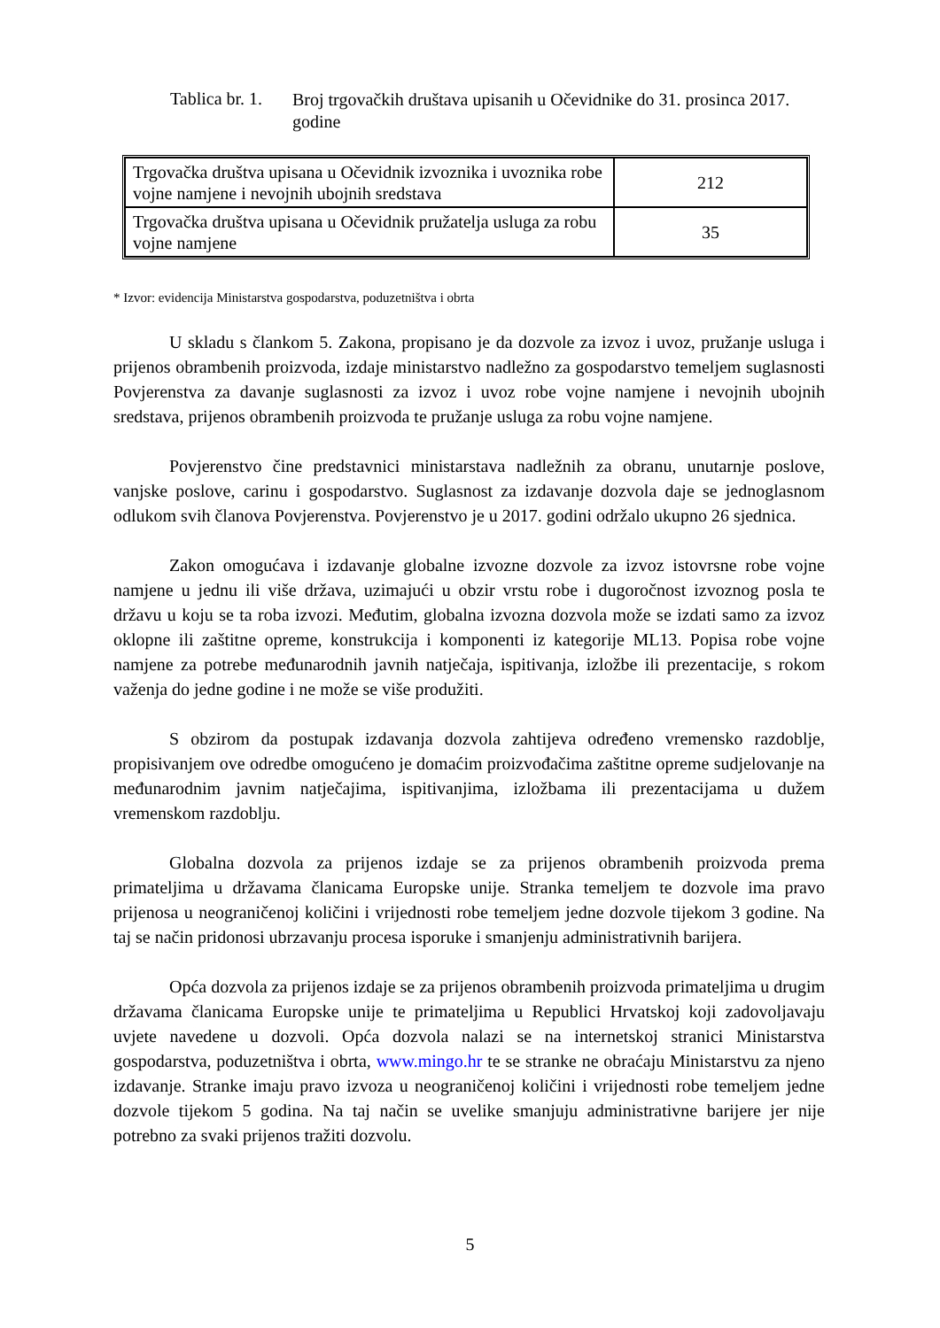Tablica br. 1.
Broj trgovačkih društava upisanih u Očevidnike do 31. prosinca 2017. godine
| Trgovačka društva upisana u Očevidnik izvoznika i uvoznika robe vojne namjene i nevojnih ubojnih sredstava | 212 |
| Trgovačka društva upisana u Očevidnik pružatelja usluga za robu vojne namjene | 35 |
* Izvor: evidencija Ministarstva gospodarstva, poduzetništva i obrta
U skladu s člankom 5. Zakona, propisano je da dozvole za izvoz i uvoz, pružanje usluga i prijenos obrambenih proizvoda, izdaje ministarstvo nadležno za gospodarstvo temeljem suglasnosti Povjerenstva za davanje suglasnosti za izvoz i uvoz robe vojne namjene i nevojnih ubojnih sredstava, prijenos obrambenih proizvoda te pružanje usluga za robu vojne namjene.
Povjerenstvo čine predstavnici ministarstava nadležnih za obranu, unutarnje poslove, vanjske poslove, carinu i gospodarstvo. Suglasnost za izdavanje dozvola daje se jednoglasnom odlukom svih članova Povjerenstva. Povjerenstvo je u 2017. godini održalo ukupno 26 sjednica.
Zakon omogućava i izdavanje globalne izvozne dozvole za izvoz istovrsne robe vojne namjene u jednu ili više država, uzimajući u obzir vrstu robe i dugoročnost izvoznog posla te državu u koju se ta roba izvozi. Međutim, globalna izvozna dozvola može se izdati samo za izvoz oklopne ili zaštitne opreme, konstrukcija i komponenti iz kategorije ML13. Popisa robe vojne namjene za potrebe međunarodnih javnih natječaja, ispitivanja, izložbe ili prezentacije, s rokom važenja do jedne godine i ne može se više produžiti.
S obzirom da postupak izdavanja dozvola zahtijeva određeno vremensko razdoblje, propisivanjem ove odredbe omogućeno je domaćim proizvođačima zaštitne opreme sudjelovanje na međunarodnim javnim natječajima, ispitivanjima, izložbama ili prezentacijama u dužem vremenskom razdoblju.
Globalna dozvola za prijenos izdaje se za prijenos obrambenih proizvoda prema primateljima u državama članicama Europske unije. Stranka temeljem te dozvole ima pravo prijenosa u neograničenoj količini i vrijednosti robe temeljem jedne dozvole tijekom 3 godine. Na taj se način pridonosi ubrzavanju procesa isporuke i smanjenju administrativnih barijera.
Opća dozvola za prijenos izdaje se za prijenos obrambenih proizvoda primateljima u drugim državama članicama Europske unije te primateljima u Republici Hrvatskoj koji zadovoljavaju uvjete navedene u dozvoli. Opća dozvola nalazi se na internetskoj stranici Ministarstva gospodarstva, poduzetništva i obrta, www.mingo.hr te se stranke ne obraćaju Ministarstvu za njeno izdavanje. Stranke imaju pravo izvoza u neograničenoj količini i vrijednosti robe temeljem jedne dozvole tijekom 5 godina. Na taj način se uvelike smanjuju administrativne barijere jer nije potrebno za svaki prijenos tražiti dozvolu.
5